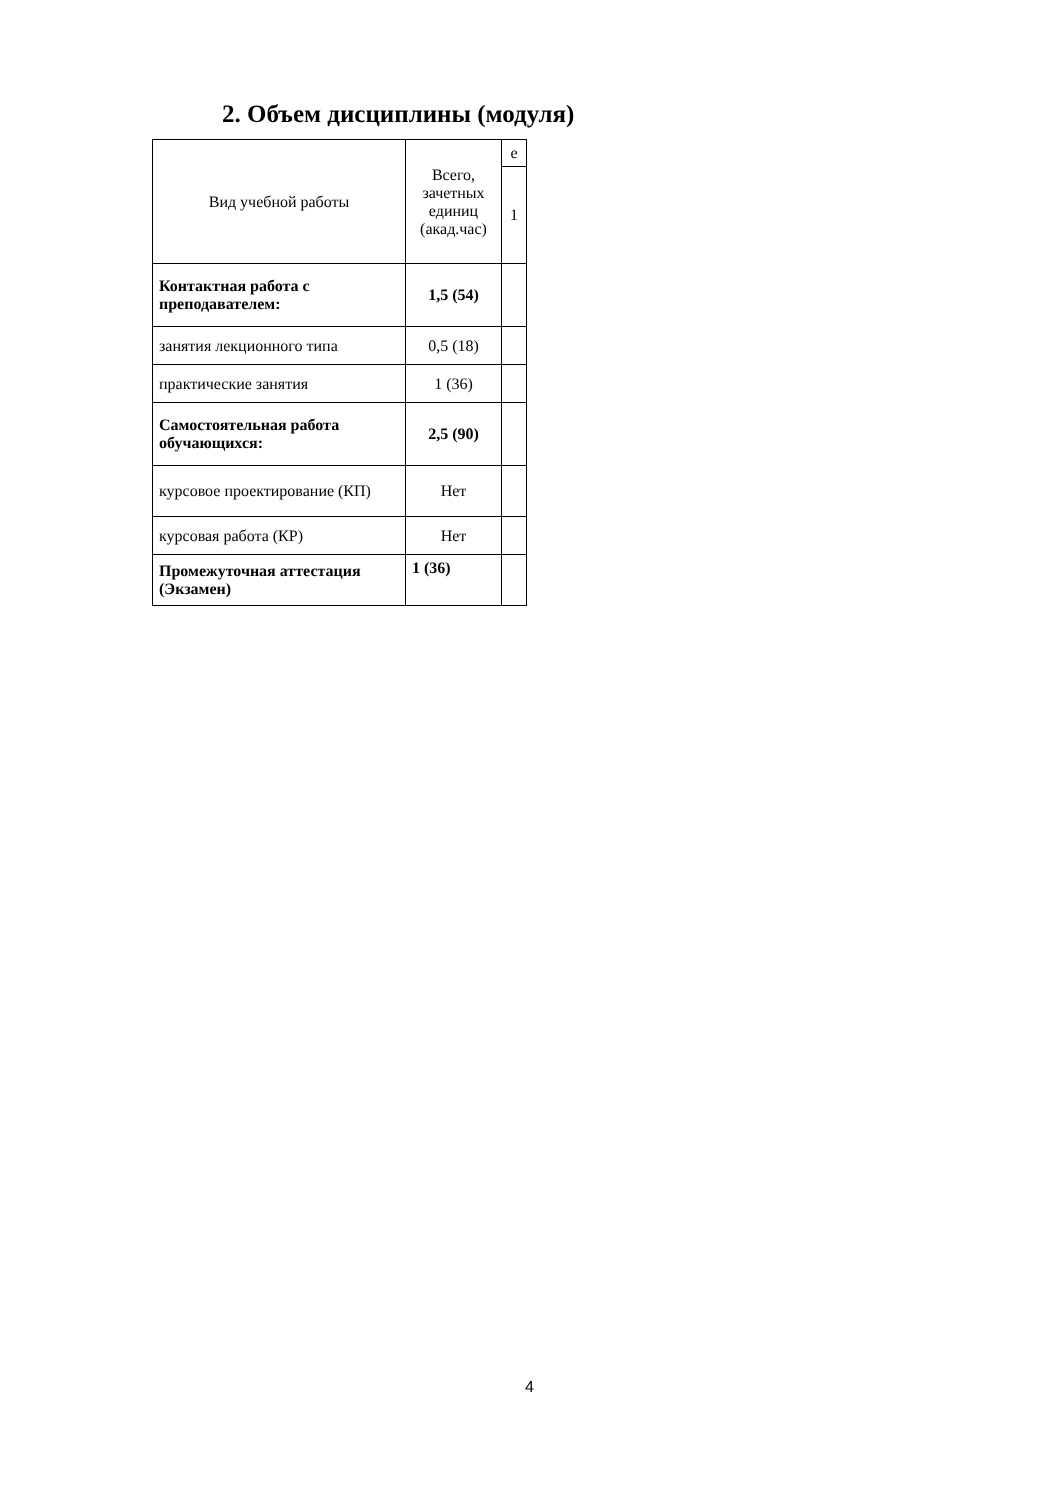2. Объем дисциплины (модуля)
| Вид учебной работы | Всего, зачетных единиц (акад.час) | е |
| | | 1 |
| Контактная работа с преподавателем: | 1,5 (54) | |
| занятия лекционного типа | 0,5 (18) | |
| практические занятия | 1 (36) | |
| Самостоятельная работа обучающихся: | 2,5 (90) | |
| курсовое проектирование (КП) | Нет | |
| курсовая работа (КР) | Нет | |
| Промежуточная аттестация (Экзамен) | 1 (36) | |
4